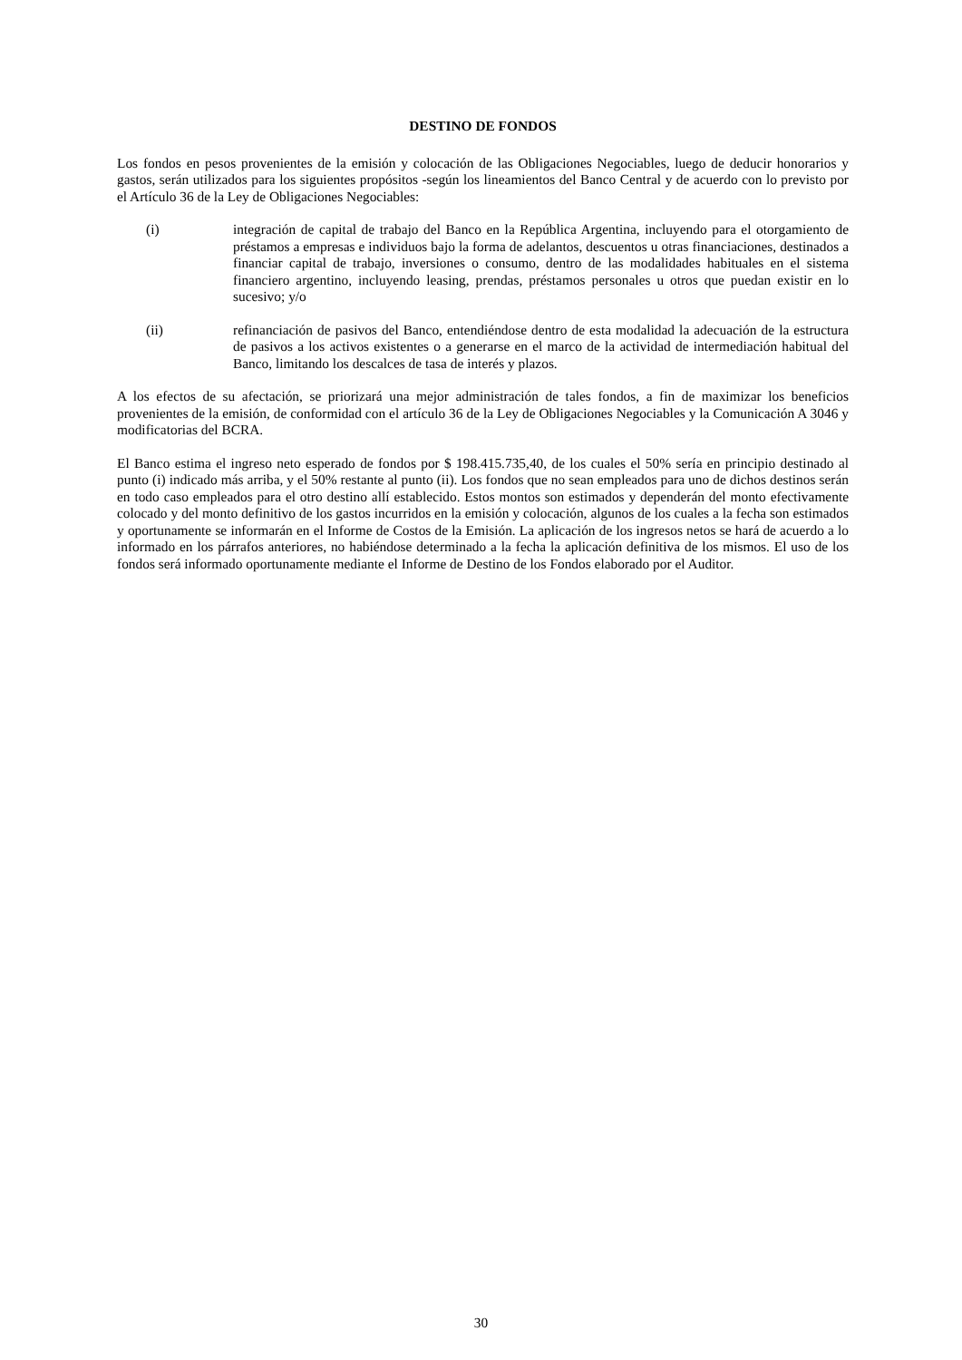DESTINO DE FONDOS
Los fondos en pesos provenientes de la emisión y colocación de las Obligaciones Negociables, luego de deducir honorarios y gastos, serán utilizados para los siguientes propósitos -según los lineamientos del Banco Central y de acuerdo con lo previsto por el Artículo 36 de la Ley de Obligaciones Negociables:
(i) integración de capital de trabajo del Banco en la República Argentina, incluyendo para el otorgamiento de préstamos a empresas e individuos bajo la forma de adelantos, descuentos u otras financiaciones, destinados a financiar capital de trabajo, inversiones o consumo, dentro de las modalidades habituales en el sistema financiero argentino, incluyendo leasing, prendas, préstamos personales u otros que puedan existir en lo sucesivo; y/o
(ii) refinanciación de pasivos del Banco, entendiéndose dentro de esta modalidad la adecuación de la estructura de pasivos a los activos existentes o a generarse en el marco de la actividad de intermediación habitual del Banco, limitando los descalces de tasa de interés y plazos.
A los efectos de su afectación, se priorizará una mejor administración de tales fondos, a fin de maximizar los beneficios provenientes de la emisión, de conformidad con el artículo 36 de la Ley de Obligaciones Negociables y la Comunicación A 3046 y modificatorias del BCRA.
El Banco estima el ingreso neto esperado de fondos por $ 198.415.735,40, de los cuales el 50% sería en principio destinado al punto (i) indicado más arriba, y el 50% restante al punto (ii). Los fondos que no sean empleados para uno de dichos destinos serán en todo caso empleados para el otro destino allí establecido. Estos montos son estimados y dependerán del monto efectivamente colocado y del monto definitivo de los gastos incurridos en la emisión y colocación, algunos de los cuales a la fecha son estimados y oportunamente se informarán en el Informe de Costos de la Emisión. La aplicación de los ingresos netos se hará de acuerdo a lo informado en los párrafos anteriores, no habiéndose determinado a la fecha la aplicación definitiva de los mismos. El uso de los fondos será informado oportunamente mediante el Informe de Destino de los Fondos elaborado por el Auditor.
30